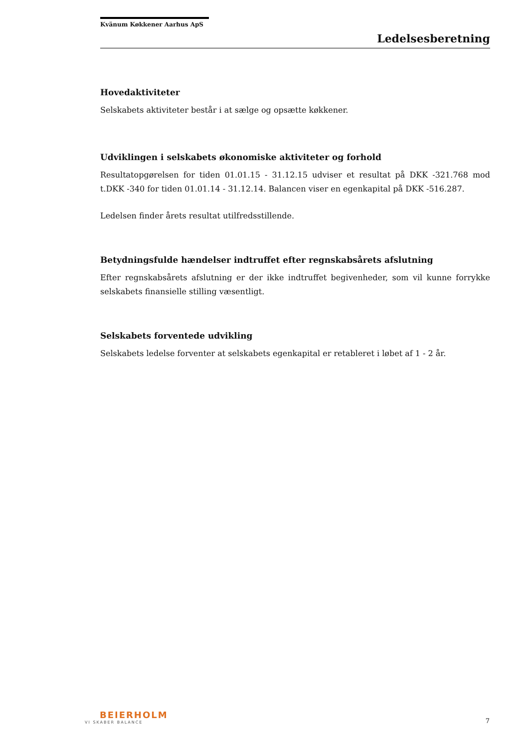Kvänum Køkkener Aarhus ApS
Ledelsesberetning
Hovedaktiviteter
Selskabets aktiviteter består i at sælge og opsætte køkkener.
Udviklingen i selskabets økonomiske aktiviteter og forhold
Resultatopgørelsen for tiden 01.01.15 - 31.12.15 udviser et resultat på DKK -321.768 mod t.DKK -340 for tiden 01.01.14 - 31.12.14. Balancen viser en egenkapital på DKK -516.287.
Ledelsen finder årets resultat utilfredsstillende.
Betydningsfulde hændelser indtruffet efter regnskabsårets afslutning
Efter regnskabsårets afslutning er der ikke indtruffet begivenheder, som vil kunne forrykke selskabets finansielle stilling væsentligt.
Selskabets forventede udvikling
Selskabets ledelse forventer at selskabets egenkapital er retableret i løbet af 1 - 2 år.
BEIERHOLM
VI SKABER BALANCE
7